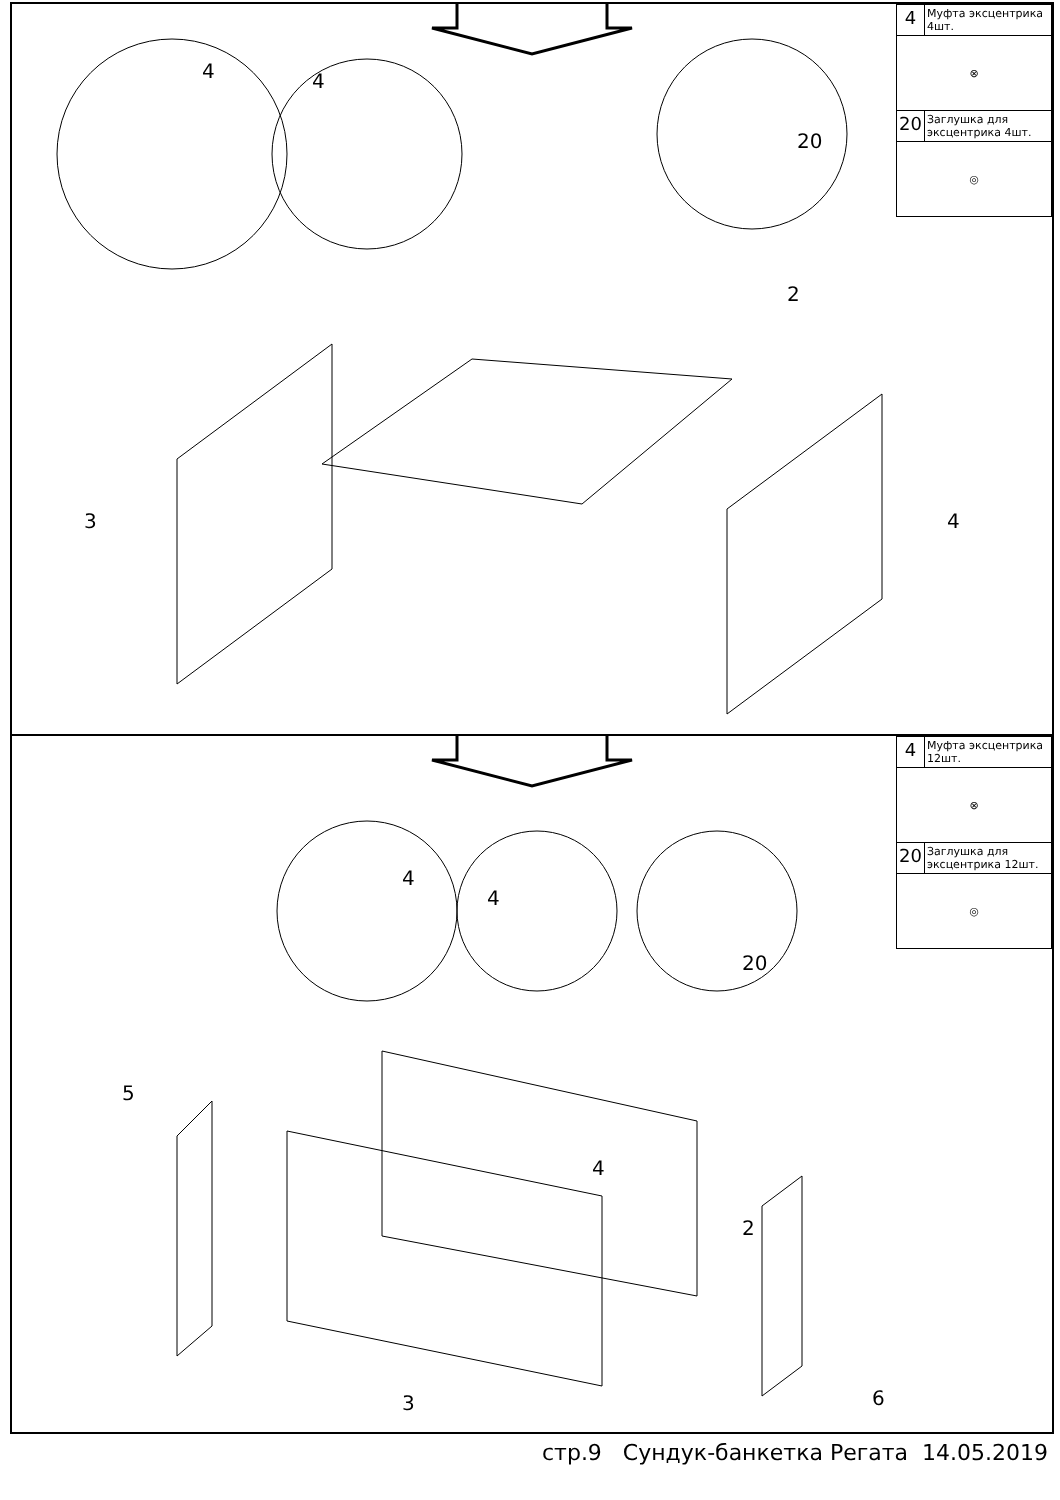| 4 | Муфта эксцентрика 4шт. |
| ⊗ | |
| 20 | Заглушка для эксцентрика 4шт. |
| ◎ | |
4 4
20
2
3 4
| 4 | Муфта эксцентрика 12шт. |
| ⊗ | |
| 20 | Заглушка для эксцентрика 12шт. |
| ◎ | |
4
4
20
5
4
2
3 6
стр.9 Сундук-банкетка Регата 14.05.2019